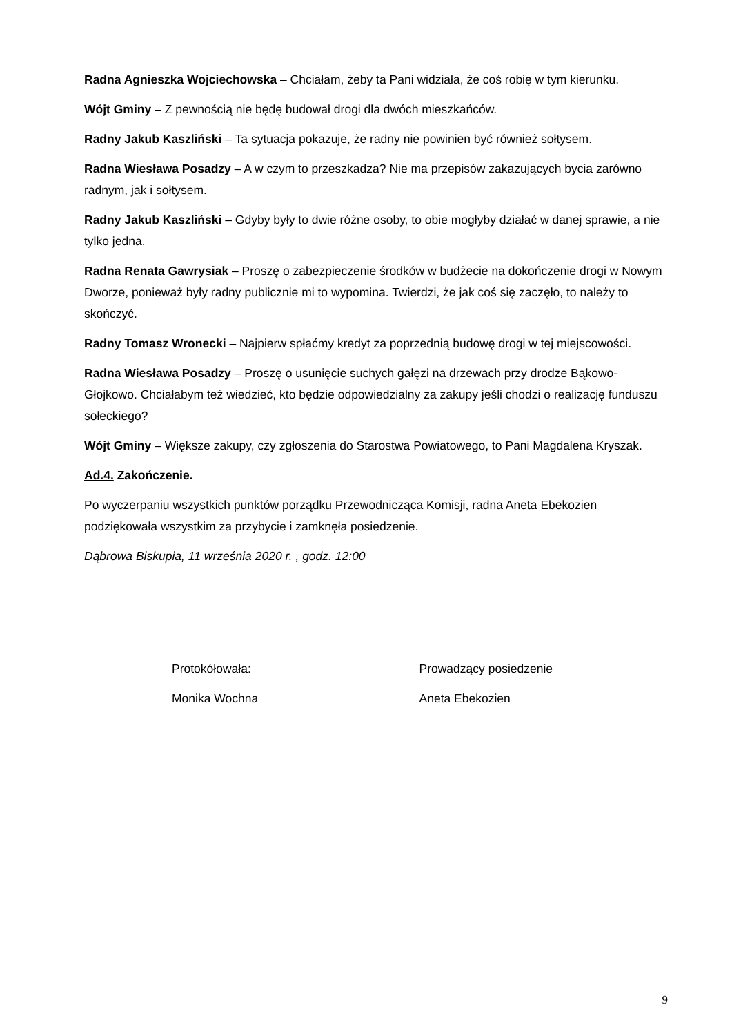Radna Agnieszka Wojciechowska – Chciałam, żeby ta Pani widziała, że coś robię w tym kierunku.
Wójt Gminy – Z pewnością nie będę budował drogi dla dwóch mieszkańców.
Radny Jakub Kaszliński – Ta sytuacja pokazuje, że radny nie powinien być również sołtysem.
Radna Wiesława Posadzy – A w czym to przeszkadza? Nie ma przepisów zakazujących bycia zarówno radnym, jak i sołtysem.
Radny Jakub Kaszliński – Gdyby były to dwie różne osoby, to obie mogłyby działać w danej sprawie, a nie tylko jedna.
Radna Renata Gawrysiak – Proszę o zabezpieczenie środków w budżecie na dokończenie drogi w Nowym Dworze, ponieważ były radny publicznie mi to wypomina. Twierdzi, że jak coś się zaczęło, to należy to skończyć.
Radny Tomasz Wronecki – Najpierw spłaćmy kredyt za poprzednią budowę drogi w tej miejscowości.
Radna Wiesława Posadzy – Proszę o usunięcie suchych gałęzi na drzewach przy drodze Bąkowo-Głojkowo. Chciałabym też wiedzieć, kto będzie odpowiedzialny za zakupy jeśli chodzi o realizację funduszu sołeckiego?
Wójt Gminy – Większe zakupy, czy zgłoszenia do Starostwa Powiatowego, to Pani Magdalena Kryszak.
Ad.4. Zakończenie.
Po wyczerpaniu wszystkich punktów porządku Przewodnicząca Komisji, radna Aneta Ebekozien podziękowała wszystkim za przybycie i zamknęła posiedzenie.
Dąbrowa Biskupia, 11 września 2020 r. , godz. 12:00
Protokółowała: Prowadzący posiedzenie
Monika Wochna Aneta Ebekozien
9